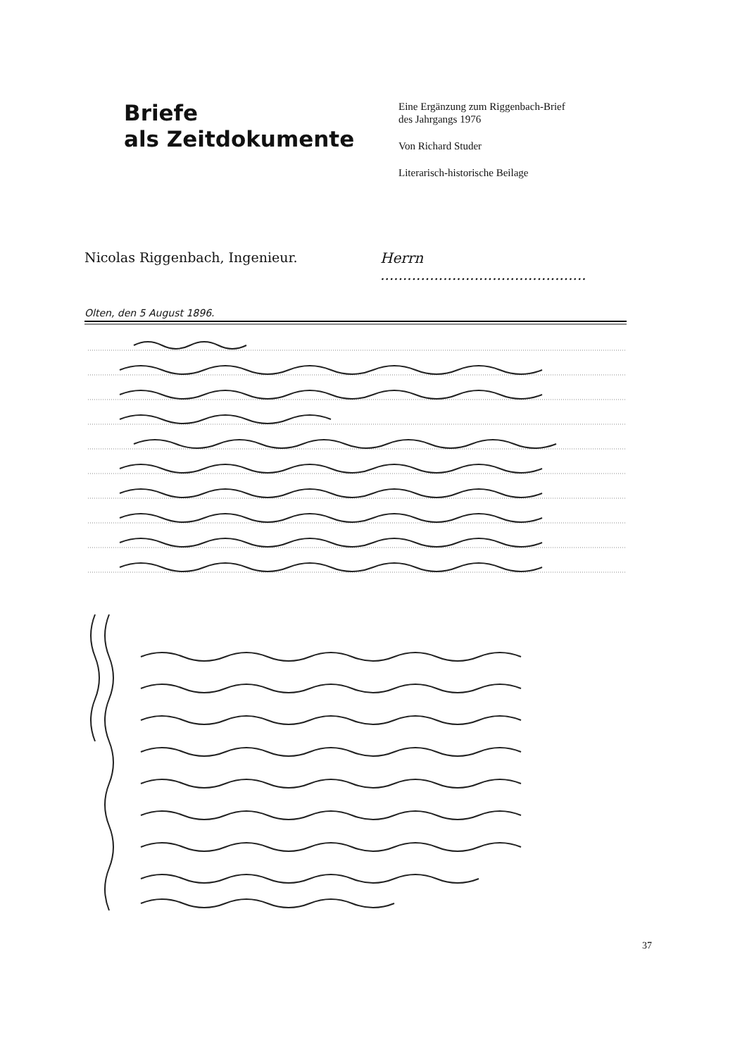Briefe
als Zeitdokumente
Eine Ergänzung zum Riggenbach-Brief
des Jahrgangs 1976
Von Richard Studer
Literarisch-historische Beilage
Nicolas Riggenbach, Ingenieur. Herrn ..............................................
Olten, den 5 August 1896.
37